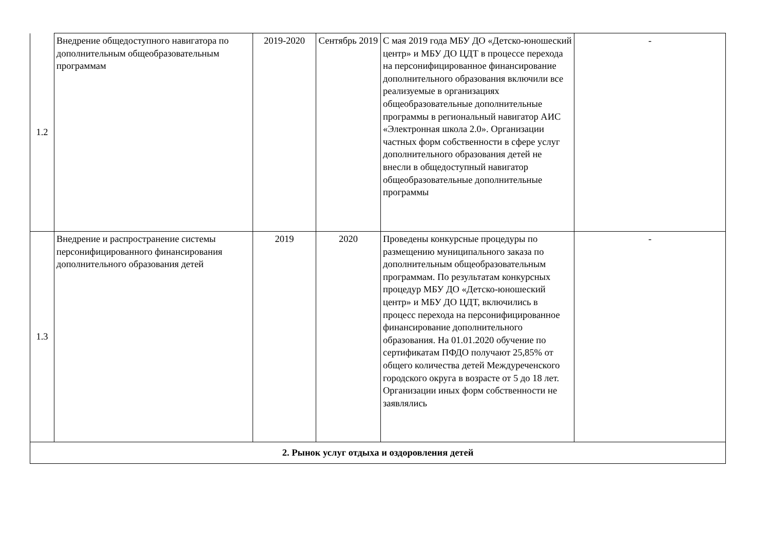| 1.2 | Внедрение общедоступного навигатора по дополнительным общеобразовательным программам | 2019-2020 | Сентябрь 2019 | С мая 2019 года МБУ ДО «Детско-юношеский центр» и МБУ ДО ЦДТ в процессе перехода на персонифицированное финансирование дополнительного образования включили все реализуемые в организациях общеобразовательные дополнительные программы в региональный навигатор АИС «Электронная школа 2.0». Организации частных форм собственности в сфере услуг дополнительного образования детей не внесли в общедоступный навигатор общеобразовательные дополнительные программы | - |
| 1.3 | Внедрение и распространение системы персонифицированного финансирования дополнительного образования детей | 2019 | 2020 | Проведены конкурсные процедуры по размещению муниципального заказа по дополнительным общеобразовательным программам. По результатам конкурсных процедур МБУ ДО «Детско-юношеский центр» и МБУ ДО ЦДТ, включились в процесс перехода на персонифицированное финансирование дополнительного образования. На 01.01.2020 обучение по сертификатам ПФДО получают 25,85% от общего количества детей Междуреченского городского округа в возрасте от 5 до 18 лет. Организации иных форм собственности не заявлялись | - |
| 2. Рынок услуг отдыха и оздоровления детей | | | | | |